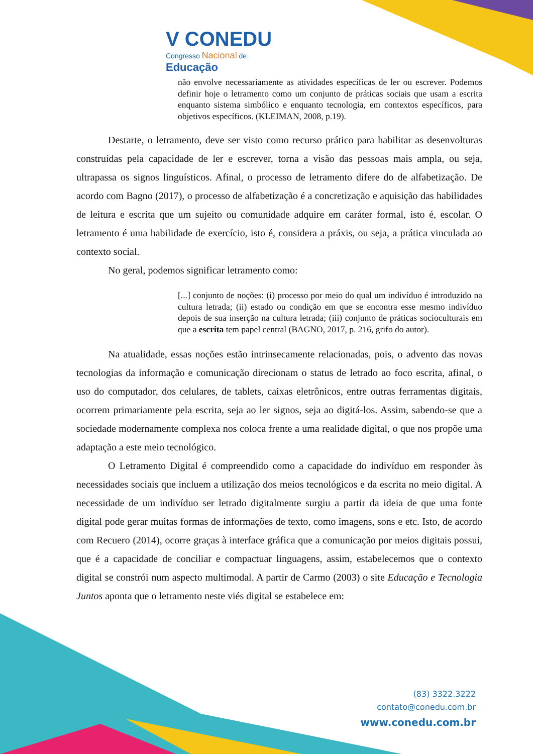V CONEDU
Congresso Nacional de
Educação
não envolve necessariamente as atividades específicas de ler ou escrever. Podemos definir hoje o letramento como um conjunto de práticas sociais que usam a escrita enquanto sistema simbólico e enquanto tecnologia, em contextos específicos, para objetivos específicos. (KLEIMAN, 2008, p.19).
Destarte, o letramento, deve ser visto como recurso prático para habilitar as desenvolturas construídas pela capacidade de ler e escrever, torna a visão das pessoas mais ampla, ou seja, ultrapassa os signos linguísticos. Afinal, o processo de letramento difere do de alfabetização. De acordo com Bagno (2017), o processo de alfabetização é a concretização e aquisição das habilidades de leitura e escrita que um sujeito ou comunidade adquire em caráter formal, isto é, escolar. O letramento é uma habilidade de exercício, isto é, considera a práxis, ou seja, a prática vinculada ao contexto social.
No geral, podemos significar letramento como:
[...] conjunto de noções: (i) processo por meio do qual um indivíduo é introduzido na cultura letrada; (ii) estado ou condição em que se encontra esse mesmo indivíduo depois de sua inserção na cultura letrada; (iii) conjunto de práticas socioculturais em que a escrita tem papel central (BAGNO, 2017, p. 216, grifo do autor).
Na atualidade, essas noções estão intrinsecamente relacionadas, pois, o advento das novas tecnologias da informação e comunicação direcionam o status de letrado ao foco escrita, afinal, o uso do computador, dos celulares, de tablets, caixas eletrônicos, entre outras ferramentas digitais, ocorrem primariamente pela escrita, seja ao ler signos, seja ao digitá-los. Assim, sabendo-se que a sociedade modernamente complexa nos coloca frente a uma realidade digital, o que nos propõe uma adaptação a este meio tecnológico.
O Letramento Digital é compreendido como a capacidade do indivíduo em responder às necessidades sociais que incluem a utilização dos meios tecnológicos e da escrita no meio digital. A necessidade de um indivíduo ser letrado digitalmente surgiu a partir da ideia de que uma fonte digital pode gerar muitas formas de informações de texto, como imagens, sons e etc. Isto, de acordo com Recuero (2014), ocorre graças à interface gráfica que a comunicação por meios digitais possui, que é a capacidade de conciliar e compactuar linguagens, assim, estabelecemos que o contexto digital se constrói num aspecto multimodal. A partir de Carmo (2003) o site Educação e Tecnologia Juntos aponta que o letramento neste viés digital se estabelece em:
(83) 3322.3222
contato@conedu.com.br
www.conedu.com.br